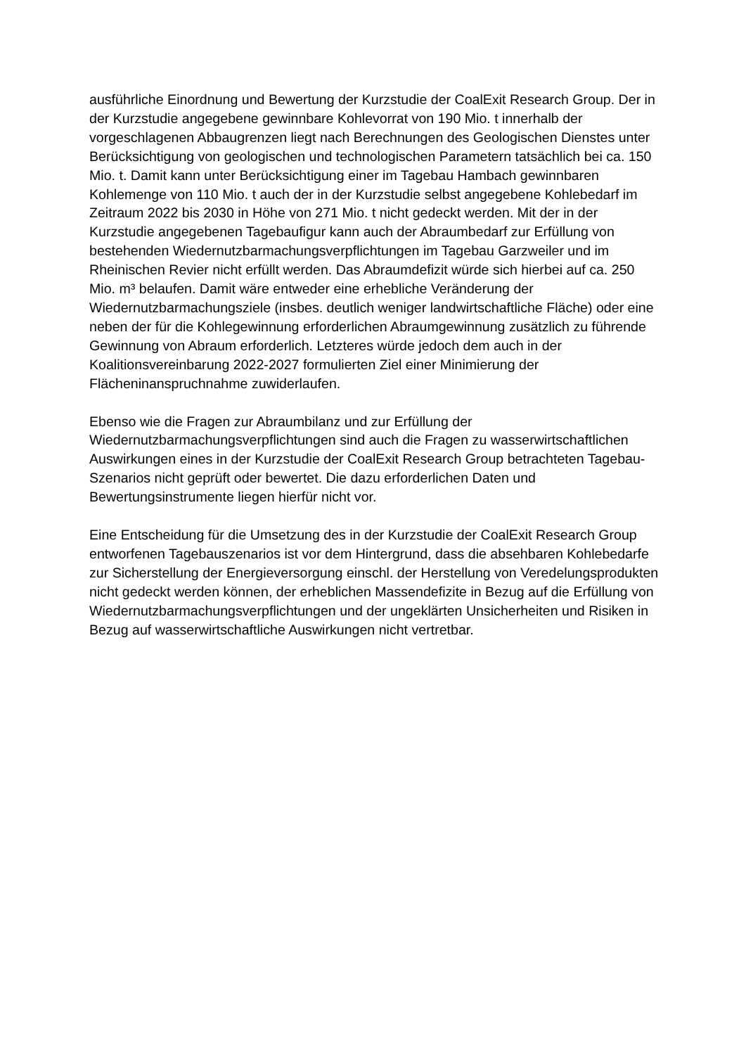ausführliche Einordnung und Bewertung der Kurzstudie der CoalExit Research Group. Der in der Kurzstudie angegebene gewinnbare Kohlevorrat von 190 Mio. t innerhalb der vorgeschlagenen Abbaugrenzen liegt nach Berechnungen des Geologischen Dienstes unter Berücksichtigung von geologischen und technologischen Parametern tatsächlich bei ca. 150 Mio. t. Damit kann unter Berücksichtigung einer im Tagebau Hambach gewinnbaren Kohlemenge von 110 Mio. t auch der in der Kurzstudie selbst angegebene Kohlebedarf im Zeitraum 2022 bis 2030 in Höhe von 271 Mio. t nicht gedeckt werden. Mit der in der Kurzstudie angegebenen Tagebaufigur kann auch der Abraumbedarf zur Erfüllung von bestehenden Wiedernutzbarmachungsverpflichtungen im Tagebau Garzweiler und im Rheinischen Revier nicht erfüllt werden. Das Abraumdefizit würde sich hierbei auf ca. 250 Mio. m³ belaufen. Damit wäre entweder eine erhebliche Veränderung der Wiedernutzbarmachungsziele (insbes. deutlich weniger landwirtschaftliche Fläche) oder eine neben der für die Kohlegewinnung erforderlichen Abraumgewinnung zusätzlich zu führende Gewinnung von Abraum erforderlich. Letzteres würde jedoch dem auch in der Koalitionsvereinbarung 2022-2027 formulierten Ziel einer Minimierung der Flächeninanspruchnahme zuwiderlaufen.
Ebenso wie die Fragen zur Abraumbilanz und zur Erfüllung der Wiedernutzbarmachungsverpflichtungen sind auch die Fragen zu wasserwirtschaftlichen Auswirkungen eines in der Kurzstudie der CoalExit Research Group betrachteten Tagebau-Szenarios nicht geprüft oder bewertet. Die dazu erforderlichen Daten und Bewertungsinstrumente liegen hierfür nicht vor.
Eine Entscheidung für die Umsetzung des in der Kurzstudie der CoalExit Research Group entworfenen Tagebauszenarios ist vor dem Hintergrund, dass die absehbaren Kohlebedarfe zur Sicherstellung der Energieversorgung einschl. der Herstellung von Veredelungsprodukten nicht gedeckt werden können, der erheblichen Massendefizite in Bezug auf die Erfüllung von Wiedernutzbarmachungsverpflichtungen und der ungeklärten Unsicherheiten und Risiken in Bezug auf wasserwirtschaftliche Auswirkungen nicht vertretbar.